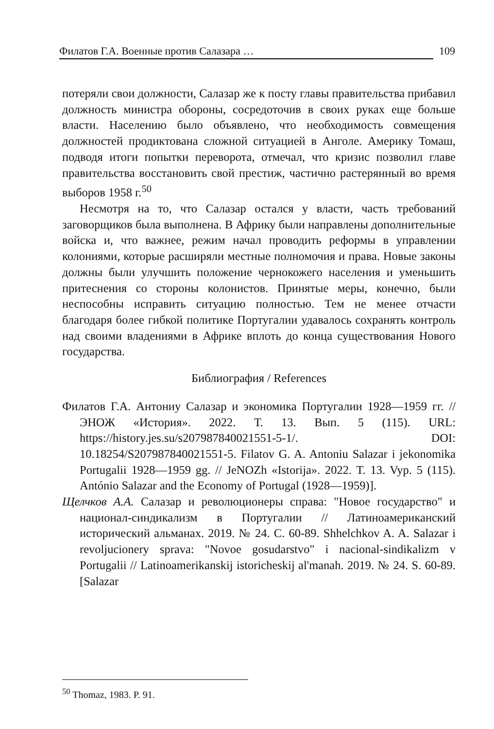Филатов Г.А. Военные против Салазара … 109
потеряли свои должности, Салазар же к посту главы правительства прибавил должность министра обороны, сосредоточив в своих руках еще больше власти. Населению было объявлено, что необходимость совмещения должностей продиктована сложной ситуацией в Анголе. Америку Томаш, подводя итоги попытки переворота, отмечал, что кризис позволил главе правительства восстановить свой престиж, частично растерянный во время выборов 1958 г.<sup>50</sup>
Несмотря на то, что Салазар остался у власти, часть требований заговорщиков была выполнена. В Африку были направлены дополнительные войска и, что важнее, режим начал проводить реформы в управлении колониями, которые расширяли местные полномочия и права. Новые законы должны были улучшить положение чернокожего населения и уменьшить притеснения со стороны колонистов. Принятые меры, конечно, были неспособны исправить ситуацию полностью. Тем не менее отчасти благодаря более гибкой политике Португалии удавалось сохранять контроль над своими владениями в Африке вплоть до конца существования Нового государства.
Библиография / References
Филатов Г.А. Антониу Салазар и экономика Португалии 1928—1959 гг. // ЭНОЖ «История». 2022. Т. 13. Вып. 5 (115). URL: https://history.jes.su/s207987840021551-5-1/. DOI: 10.18254/S207987840021551-5. Filatov G. A. Antoniu Salazar i jekonomika Portugalii 1928—1959 gg. // JeNOZh «Istorija». 2022. T. 13. Vyp. 5 (115). António Salazar and the Economy of Portugal (1928—1959)].
Щелчков А.А. Салазар и революционеры справа: "Новое государство" и национал-синдикализм в Португалии // Латиноамериканский исторический альманах. 2019. № 24. С. 60-89. Shhelchkov A. A. Salazar i revoljucionery sprava: "Novoe gosudarstvo" i nacional-sindikalizm v Portugalii // Latinoamerikanskij istoricheskij al'manah. 2019. № 24. S. 60-89. [Salazar
<sup>50</sup> Thomaz, 1983. P. 91.